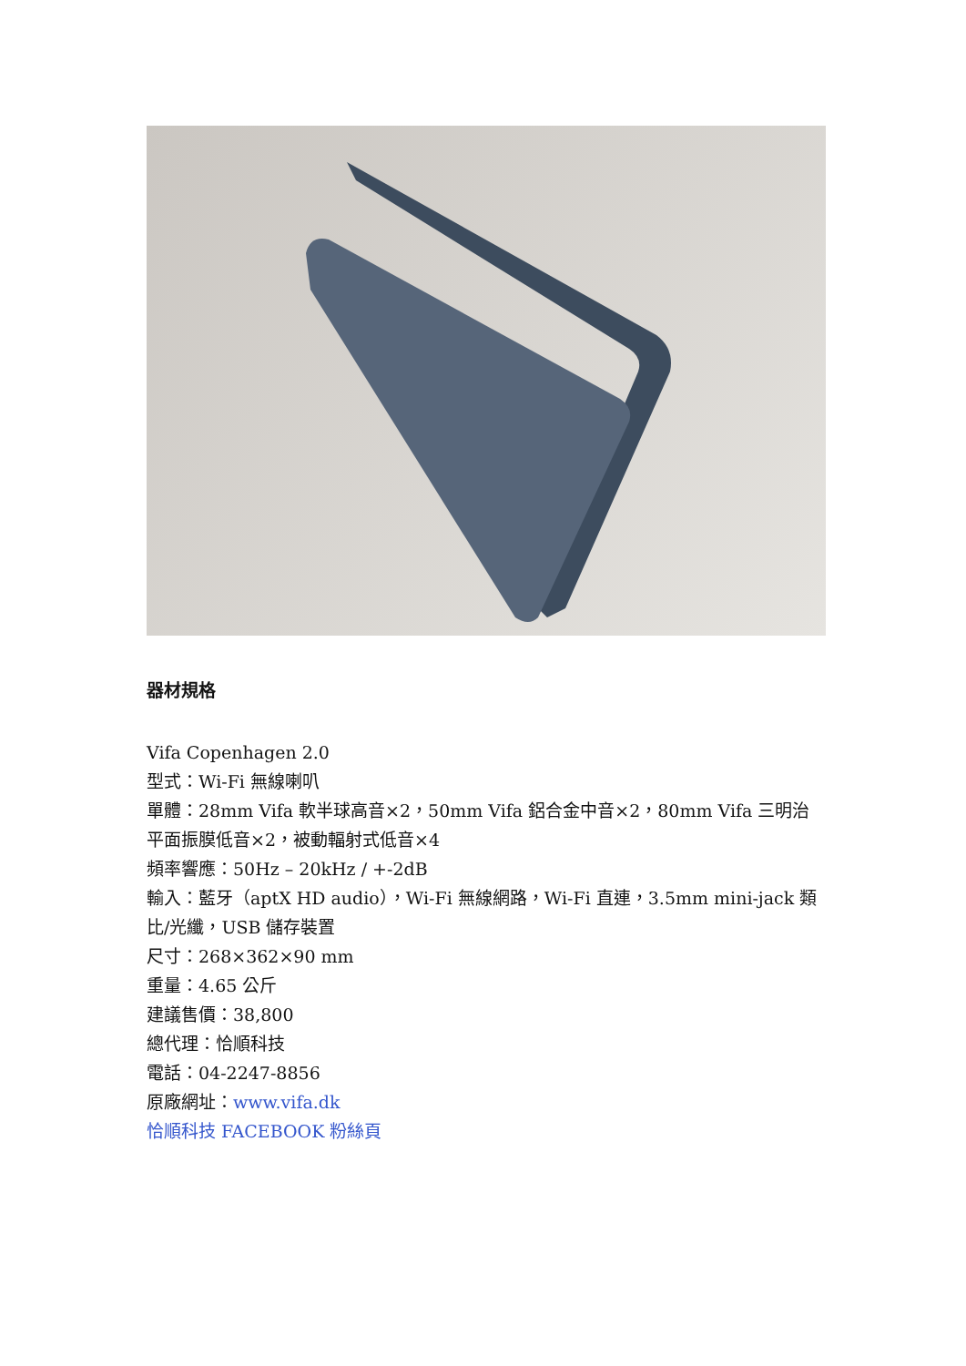器材規格
Vifa Copenhagen 2.0
型式：Wi-Fi 無線喇叭
單體：28mm Vifa 軟半球高音×2，50mm Vifa 鋁合金中音×2，80mm Vifa 三明治平面振膜低音×2，被動輻射式低音×4
頻率響應：50Hz – 20kHz / +-2dB
輸入：藍牙（aptX HD audio），Wi-Fi 無線網路，Wi-Fi 直連，3.5mm mini-jack 類比/光纖，USB 儲存裝置
尺寸：268×362×90 mm
重量：4.65 公斤
建議售價：38,800
總代理：恰順科技
電話：04-2247-8856
原廠網址：www.vifa.dk
恰順科技 FACEBOOK 粉絲頁